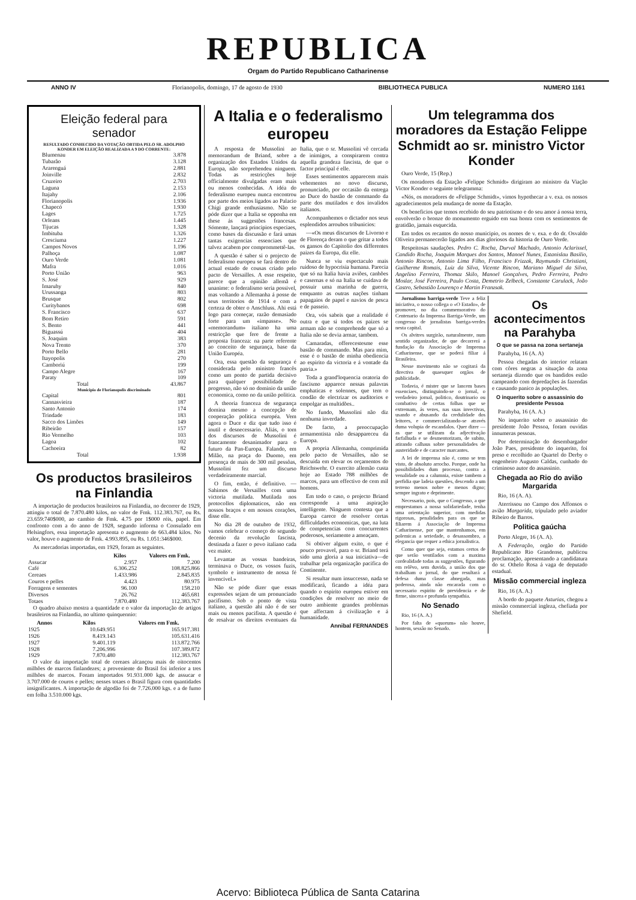REPUBLICA
Orgam do Partido Republicano Catharinense
ANNO IV Florianopolis, domingo, 17 de agosto de 1930 BIBLIOTHECA PUBLICA NUMERO 1161
Eleição federal para senador
RESULTADO CONHECIDO DA VOTAÇÃO OBTIDA PELO SR. ADOLPHO KONDER EM ELEIÇÃO REALIZADA A 9 DO CORRENTE:
| Blumenau | 3.878 |
| Tubarão | 3.128 |
| Ararenguá | 2.881 |
| Joinville | 2.832 |
| Cruzeiro | 2.703 |
| Laguna | 2.153 |
| Itajahy | 2.106 |
| Florianopolis | 1.936 |
| Chapecó | 1.930 |
| Lages | 1.725 |
| Orleans | 1.445 |
| Tijucas | 1.328 |
| Imbituba | 1.326 |
| Cresciuma | 1.227 |
| Campos Novos | 1.196 |
| Palhoça | 1.087 |
| Ouro Verde | 1.081 |
| Mafra | 1.016 |
| Porto União | 963 |
| S. José | 929 |
| Imaruhy | 840 |
| Urussanga | 803 |
| Brusque | 802 |
| Curitybanos | 698 |
| S. Francisco | 637 |
| Bom Retiro | 591 |
| S. Bento | 441 |
| Biguassú | 404 |
| S. Joaquim | 383 |
| Nova Trento | 370 |
| Porto Bello | 281 |
| Itayopolis | 270 |
| Camboriú | 199 |
| Campo Alegre | 167 |
| Paraty | 109 |
| Total | 43.867 |
Municipio de Florianopolis discriminado
| Capital | 801 |
| Cannasvieira | 187 |
| Santo Antonio | 174 |
| Trindade | 183 |
| Sacco dos Limões | 149 |
| Ribeirão | 157 |
| Rio Vermelho | 103 |
| Lagoa | 102 |
| Cachoeira | 82 |
| Total | 1.938 |
Os productos brasileiros na Finlandia
A importação de productos brasileiros na Finlandia, no decorrer de 1929, attingiu o total de 7.870.480 kilos, no valor de Fmk. 112.383.767, ou Rs. 23.659:740$000, ao cambio de Fmk. 4.75 por 1$000 réis, papel. Em confronto com a do anno de 1928, segundo informa o Consulado em Helsingfors, essa importação apresenta o augmento de 663.484 kilos. No valor, houve o augmento de Fmk. 4.993.895, ou Rs. 1.051:346$000.
As mercadorias importadas, em 1929, foram as seguintes.
| | Kilos | Valores em Fmk. |
| --- | --- | --- |
| Assucar | 2.957 | 7.200 |
| Café | 6.306.252 | 108.825.866 |
| Cereaes | 1.433.986 | 2.845.835 |
| Couros e pelles | 4.423 | 80.975 |
| Forragens e sementes | 96.100 | 158.210 |
| Diversos | 26.762 | 465.681 |
| Totaes | 7.870.480 | 112.383.767 |
O quadro abaixo mostra a quantidade e o valor da importação de artigos brasileiros na Finlandia, no ultimo quinquennio:
| Annos | Kilos | Valores em Fmk. |
| --- | --- | --- |
| 1925 | 10.649.951 | 165.917.381 |
| 1926 | 8.419.143 | 105.631.416 |
| 1927 | 9.401.119 | 113.872.766 |
| 1928 | 7.206.996 | 107.389.872 |
| 1929 | 7.870.480 | 112.383.767 |
O valor da importação total de cereaes alcançou mais de oitocentos milhões de marcos finlandezes; a proveniente do Brasil foi inferior a tres milhões de marcos. Foram importados 91.931.000 kgs. de assucar e 3.707.000 de couros e pelles; nesses totaes o Brasil figura com quantidades insignificantes. A importação de algodão foi de 7.726.000 kgs. e a de fumo em folha 3.510.000 kgs.
A Italia e o federalismo europeu
A resposta de Mussolini ao memorandum de Briand, sobre a organização dos Estados Unidos da Europa, não sorprehendeu ninguem. Todas as restricções hoje officialmente divulgadas eram mais ou menos conhecidas. A idéa do federalismo europeu nunca encontrou por parte dos meios ligados ao Palacio Chigi grande enthusiasmo. Não se póde dizer que a Italia se opponha em these ás suggestões francesas. Sómente, lançará principios especiaes, como bases da discussão e fará umas tantas exigencias essenciaes que talvez acabem por comprommettê-las.
A questão é saber si o projecto de federalismo europeu se fará dentro do actual estado de cousas criado pelo pacto de Versailles. A esse respeito, parece que a opinião allemã é unanime: o federalismo seria possivel, mas voltando a Allemanha á posse de seus territorios de 1914 e com a certeza de obter o Anschluss. Ahi está logo para começar, razão demasiado forte para um «impasse». No «memorandum» italiano ha uma restricção que fere de frente a proposta franceza: na parte referente ao conceito de segurança, base da União Européa.
Ora, essa questão da segurança é considerada pelo ministro francês como um ponto de partida decisivo para qualquer possibilidade de progresso, não só no dominio da união economica, como no da união politica.
A theoria franceza de segurança domina mesmo a concepção de cooperação politica européa. Vem agora o Duce e diz que tudo isso é inutil e desnecessario. Aliás, o tom dos discursos de Mussolini é francamente desanimador para o futuro da Pan-Europa. Falando, em Milão, na praça do Duomo, em presença de mais de 300 mil pessôas, Mussolini fez um discurso verdadeiramente marcial.
O fim, então, é definitivo. —Sahimos de Versailles com uma victoria mutilada. Mutilada nos protocollos diplomaticos, não em nossos braços e em nossos corações, disse elle.
No dia 28 de outubro de 1932, vamos celebrar o começo do segundo decenio da revolução fascista, destinada a fazer o povo italiano cada vez maior.
Levantae as vossas bandeiras, terminava o Duce, os vossos fuzis, symbolo e instrumento de nossa fé invencivel.»
Não se póde dizer que essas expressões sejam de um pronunciado pacifismo. Sob o ponto de vista italiano, a questão ahi não é de ser mais ou menos pacifista. A questão é de resalvar os direitos eventuaes da Italia, que o sr. Mussolini vê cercada de inimigos, a conspirarem contra aquella grandeza fascista, de que o factor principal é elle.
Esses sentimentos apparecem mais vehementes no novo discurso, pronunciado, por occasião da entrega ao Duce do bastão de commando da parte dos mutilados e dos invalidos italianos.
Acompanhemos o dictador nos seus esplendidos arroubos tribunicios:
—«Os meus discursos de Livorno e de Florença deram o que gritar a todos os gansos do Capitolio dos differentes paizes da Europa, diz elle.
Nunca se viu espectaculo mais ruidoso de hypocrisia humana. Parecia que só na Italia havia aviões, canhões e casernas e só na Italia se cuidava de possuir uma marinha de guerra, emquanto as outras nações tinham papagaios de papel e navios de pesca e de passeio.
Ora, vós sabeis que a realidade é outra e que si todos os paizes se armam não se comprehende que só a Italia não se devia armar, tambem.
Camaradas, offerecestesme esse bastão de commando. Mas para mim, esse é o bastão de minha obediencia ao espirito da victoria e á vontade da patria.»
Toda a grand'loquencia oratoria do fascismo apparece nessas palavras emphaticas e solennes, que tem o condão de electrizar os auditorios e empolgar as multidões..
No fundo, Mussolini não diz nenhuma inverdade.
De facto, a preoccupação armamentista não desappareceu da Europa.
A propria Allemanha, comprimida pelo pacto de Versailles, não se descuida em elevar os orçamentos do Reichswehr. O exercito allemão custa hoje ao Estado 788 milhões de marcos, para um effectivo de cem mil homens.
Em todo o caso, o projecto Briand corresponde a uma aspiração intelligente. Ninguem contesta que a Europa carece de resolver certas difficuldades economicas, que, na luta de competencias com concurrentes poderosos, seriamente a ameaçam.
Si obtiver algum exito, o que é pouco provavel, para o sr. Briand terá sido uma gloria a sua iniciativa—de trabalhar pela organização pacifica do Continente.
Si resultar num insuccesso, nada se modificará, ficando a idéa para quando o espirito europeu estiver em condições de resolver no meio de outro ambiente grandes problemas que affectam á civilização e á humanidade.
Annibal FERNANDES
Um telegramma dos moradores da Estação Felippe Schmidt ao sr. ministro Victor Konder
Ouro Verde, 15 (Rep.)
Os moradores da Estação «Felippe Schmidt» dirigiram ao ministro da Viação Victor Konder o seguinte telegramma:
«Nós, os moradores de «Felippe Schmidt», vimos hypothecar a v. exa. os nossos agradecimentos pela mudança de nome da Estação.
Os beneficios que temos recebido do seu patriotismo e do seu amor á nossa terra, envolverão o bronze do monumento erguido em sua honra com os sentimentos de gratidão, jamais esquecida.
Em todos os recantos do nosso municipio, os nomes de v. exa. e do dr. Osvaldo Oliveira permanecerão ligados aos dias gloriosos da historia de Ouro Verde.
Respeitosas saudações. Pedro C. Rocha, Durval Machado, Antonio Aclarissel, Candido Rocha, Joaquim Marques dos Santos, Manoel Nunes, Estanislau Basilio, Antonio Rincon, Antonio Lima Filho, Francisco Frizzak, Raymundo Christiani, Guilherme Romais, Luiz da Silva, Vicente Rincon, Mariano Miguel da Silva, Angelino Ferreira, Thomaz Skilo, Manoel Gonçalves, Pedro Ferreira, Pedro Moslar, José Ferreira, Paulo Costa, Demetrio Zelbeck, Constante Carulack, João Castro, Sebastião Lourenço e Martin Franzsak.
Jornalismo barriga-verde Teve a feliz iniciativa, o nosso collega o «O Estado», de promover, no dia commemorativo do Centenario da Imprensa Barriga-Verde, um congresso de jornalistas barriga-verdes nesta capital.
Os alvitres surgirão, naturalmente, num sentido organizador, de que decorrerá a fundação da Associação de Imprensa Catharinense, que se poderá filiar á Brasileira.
Nesse movimento não se cogitará da directiva de quaesquer orgãos de publicidade.
Todavia, é mister que se lancem bases essenciaes, distinguindo-se o jornal, o verdadeiro jornal, politico, doutrinario ou combativo de certas folhas que se extremam, ás vezes, nas suas invectivas, usando e abusando da credulidade dos leitores, e commercializando-se através duma volupia de escandalos. Quer dizer — as que se utilizam da adjectivação farfalhuda e se desmentorizam, de subito, atirando calhaus sobre personalidades de austeridade e de caracter marcantes.
A lei de imprensa não é, como se tem visto, de absoluto arrocho. Porque, onde ha possibilidades dum processo, contra a venalidade ou a calumnia, existe tambem a perfidia que ladeia questões, descendo a um terreno menos nobre e menos digno; sempre ingrato e deprimente.
Necessario, pois, que o Congresso, a que emprestamos a nossa solidariedade, tenha uma orientação superior, com medidas rigorosas, penalidades para os que se filiarem á Associação de Imprensa Catharinense, por que mantenhamos, em polemicas a seriedade, o desassombro, a elegancia que requer a ethica jornalistica.
Como quer que seja, estamos certos de que serão ventilados com a maxima cordealidade todas as suggestões, figurando em relêvo, sem duvida, a união dos que trabalham o jornal, do que resultará a defesa duma classe abnegada, mas poderosa, ainda não encarada com o necessario espirito de previdencia e de firme, sincera e profunda sympathia.
No Senado
Rio, 16 (A. A.)
Por falta de «quorum» não houve, hontem, sessão no Senado.
Os acontecimentos na Parahyba
O que se passa na zona sertaneja
Parahyba, 16 (A. A)
Pessoa chegadas do interior relatam com côres negras a situação da zona sertaneja dizendo que os bandidos estão campeando com depredações ás fazendas e causando panico ás populações.
O inquerito sobre o assassinio do presidente Pessoa
Parahyba, 16 (A. A.)
No inquerito sobre o assassinio do presidente João Pessoa, foram ouvidas innumeras pessoas.
Por determinação do desembargador João Paes, presidente do inquerito, foi preso e recolhido ao Quartel do Derby o engenheiro Augusto Caldas, cunhado do criminoso autor do assassinio.
Chegada ao Rio do avião Margarida
Rio, 16 (A. A).
Aterrissou no Campo dos Affonsos o avião Margarida, tripulado pelo aviador Ribeiro de Barros.
Politica gaúcha
Porto Alegre, 16 (A. A).
A Federação, orgão do Partido Republicano Rio Grandense, publicou proclamação, apresentando a candidatura do sr. Othelo Rosa á vaga de deputado estadual.
Missão commercial ingleza
Rio, 16 (A. A.)
A bordo do paquete Asturias, chegou a missão commercial ingleza, chefiada por Shefield.
Acervo: Biblioteca Pública de Santa Catarina